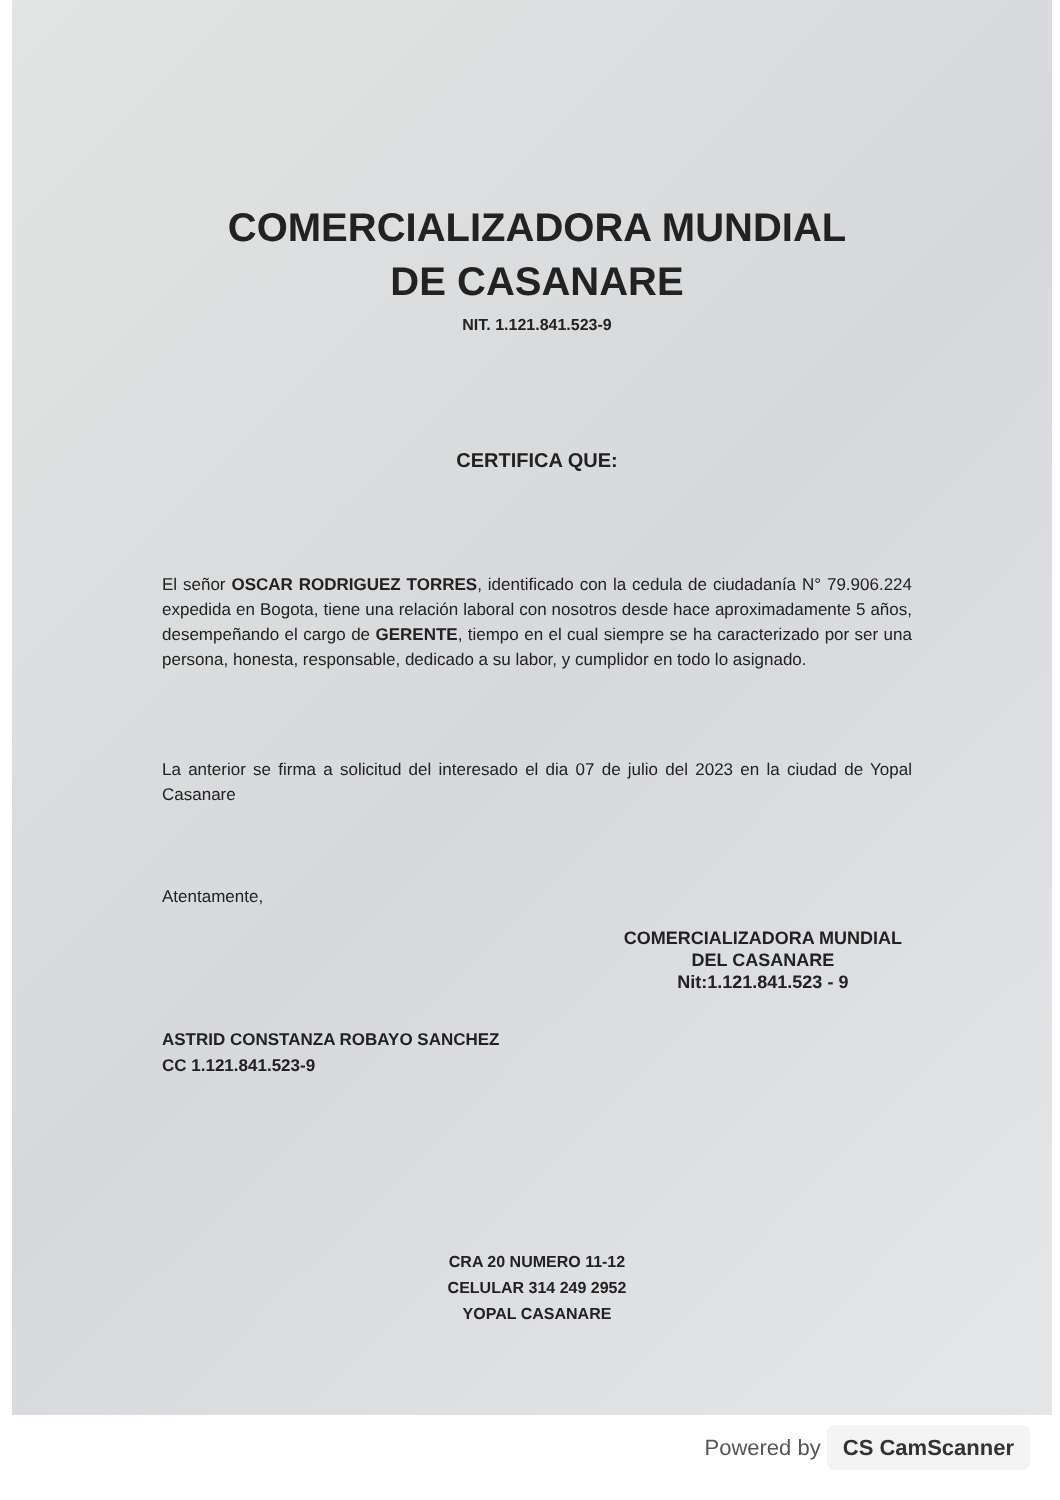COMERCIALIZADORA MUNDIAL
DE CASANARE
NIT. 1.121.841.523-9
CERTIFICA QUE:
El señor OSCAR RODRIGUEZ TORRES, identificado con la cedula de ciudadanía N° 79.906.224 expedida en Bogota, tiene una relación laboral con nosotros desde hace aproximadamente 5 años, desempeñando el cargo de GERENTE, tiempo en el cual siempre se ha caracterizado por ser una persona, honesta, responsable, dedicado a su labor, y cumplidor en todo lo asignado.
La anterior se firma a solicitud del interesado el dia 07 de julio del 2023 en la ciudad de Yopal Casanare
Atentamente,
ASTRID CONSTANZA ROBAYO SANCHEZ
CC 1.121.841.523-9
COMERCIALIZADORA MUNDIAL
DEL CASANARE
Nit:1.121.841.523 - 9
CRA 20 NUMERO 11-12
CELULAR 314 249 2952
YOPAL CASANARE
Powered by CS CamScanner